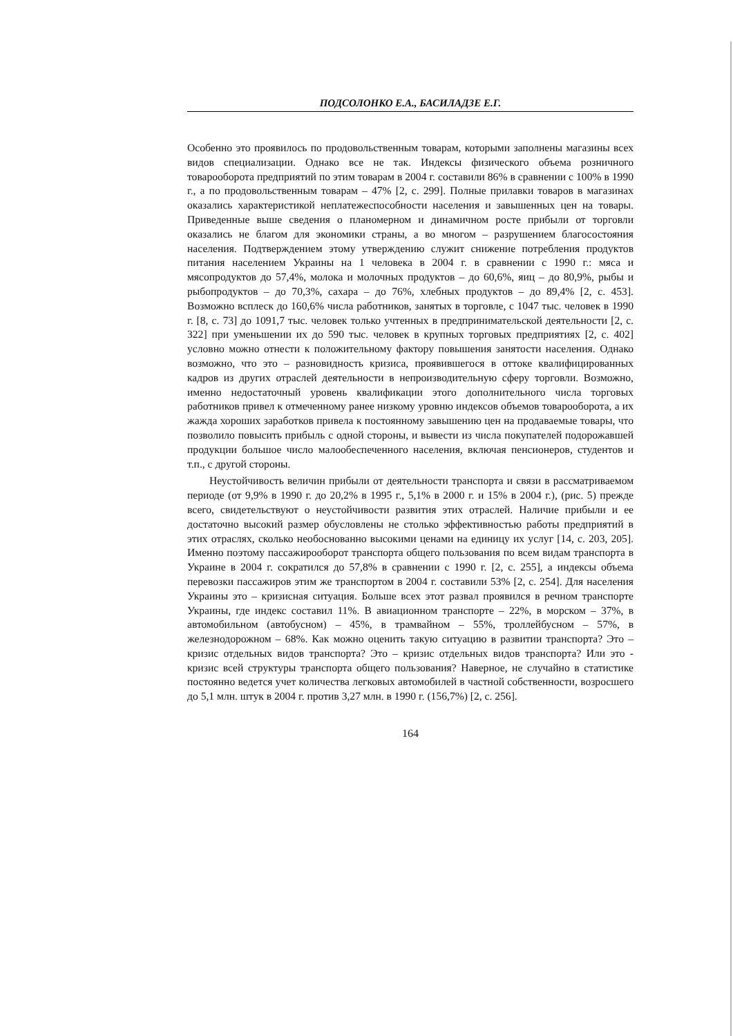ПОДСОЛОНКО Е.А., БАСИЛАДЗЕ Е.Г.
Особенно это проявилось по продовольственным товарам, которыми заполнены магазины всех видов специализации. Однако все не так. Индексы физического объема розничного товарооборота предприятий по этим товарам в 2004 г. составили 86% в сравнении с 100% в 1990 г., а по продовольственным товарам – 47% [2, с. 299]. Полные прилавки товаров в магазинах оказались характеристикой неплатежеспособности населения и завышенных цен на товары. Приведенные выше сведения о планомерном и динамичном росте прибыли от торговли оказались не благом для экономики страны, а во многом – разрушением благосостояния населения. Подтверждением этому утверждению служит снижение потребления продуктов питания населением Украины на 1 человека в 2004 г. в сравнении с 1990 г.: мяса и мясопродуктов до 57,4%, молока и молочных продуктов – до 60,6%, яиц – до 80,9%, рыбы и рыбопродуктов – до 70,3%, сахара – до 76%, хлебных продуктов – до 89,4% [2, с. 453]. Возможно всплеск до 160,6% числа работников, занятых в торговле, с 1047 тыс. человек в 1990 г. [8, с. 73] до 1091,7 тыс. человек только учтенных в предпринимательской деятельности [2, с. 322] при уменьшении их до 590 тыс. человек в крупных торговых предприятиях [2, с. 402] условно можно отнести к положительному фактору повышения занятости населения. Однако возможно, что это – разновидность кризиса, проявившегося в оттоке квалифицированных кадров из других отраслей деятельности в непроизводительную сферу торговли. Возможно, именно недостаточный уровень квалификации этого дополнительного числа торговых работников привел к отмеченному ранее низкому уровню индексов объемов товарооборота, а их жажда хороших заработков привела к постоянному завышению цен на продаваемые товары, что позволило повысить прибыль с одной стороны, и вывести из числа покупателей подорожавшей продукции большое число малообеспеченного населения, включая пенсионеров, студентов и т.п., с другой стороны.
Неустойчивость величин прибыли от деятельности транспорта и связи в рассматриваемом периоде (от 9,9% в 1990 г. до 20,2% в 1995 г., 5,1% в 2000 г. и 15% в 2004 г.), (рис. 5) прежде всего, свидетельствуют о неустойчивости развития этих отраслей. Наличие прибыли и ее достаточно высокий размер обусловлены не столько эффективностью работы предприятий в этих отраслях, сколько необоснованно высокими ценами на единицу их услуг [14, с. 203, 205]. Именно поэтому пассажирооборот транспорта общего пользования по всем видам транспорта в Украине в 2004 г. сократился до 57,8% в сравнении с 1990 г. [2, с. 255], а индексы объема перевозки пассажиров этим же транспортом в 2004 г. составили 53% [2, с. 254]. Для населения Украины это – кризисная ситуация. Больше всех этот развал проявился в речном транспорте Украины, где индекс составил 11%. В авиационном транспорте – 22%, в морском – 37%, в автомобильном (автобусном) – 45%, в трамвайном – 55%, троллейбусном – 57%, в железнодорожном – 68%. Как можно оценить такую ситуацию в развитии транспорта? Это – кризис отдельных видов транспорта? Это – кризис отдельных видов транспорта? Или это - кризис всей структуры транспорта общего пользования? Наверное, не случайно в статистике постоянно ведется учет количества легковых автомобилей в частной собственности, возросшего до 5,1 млн. штук в 2004 г. против 3,27 млн. в 1990 г. (156,7%) [2, с. 256].
164